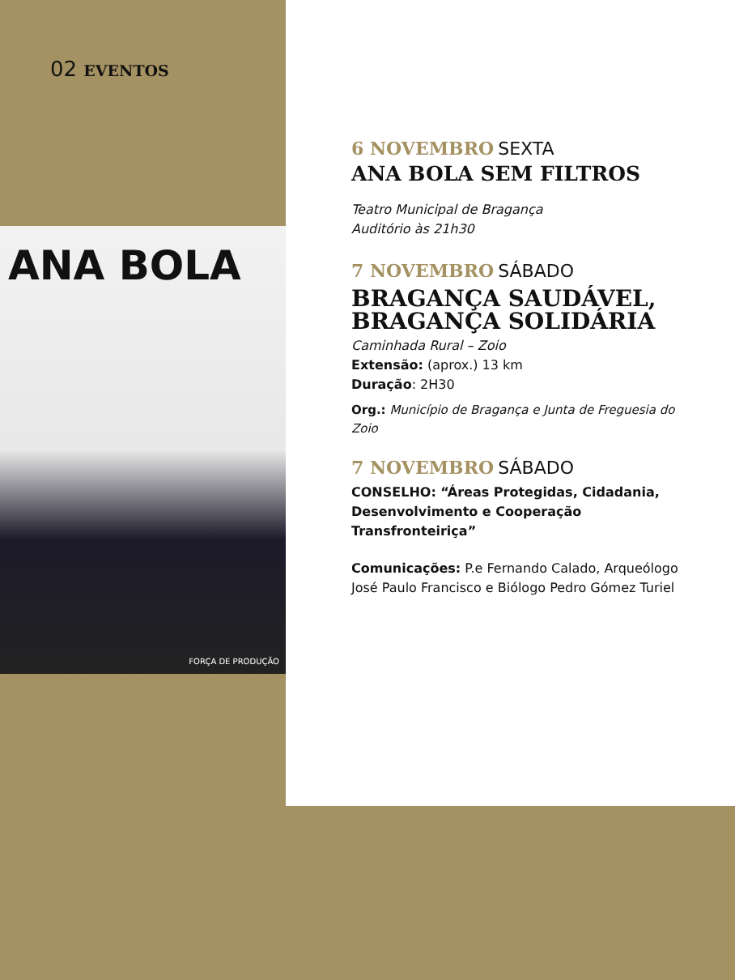02 EVENTOS
ANA BOLA
FORÇA DE PRODUÇÃO
6 NOVEMBRO SEXTA
ANA BOLA SEM FILTROS
Teatro Municipal de Bragança
Auditório às 21h30
7 NOVEMBRO SÁBADO
BRAGANÇA SAUDÁVEL, BRAGANÇA SOLIDÁRIA
Caminhada Rural – Zoio
Extensão: (aprox.) 13 km
Duração: 2H30
Org.: Município de Bragança e Junta de Freguesia do Zoio
7 NOVEMBRO SÁBADO
CONSELHO: “Áreas Protegidas, Cidadania, Desenvolvimento e Cooperação Transfronteiriça”
Comunicações: P.e Fernando Calado, Arqueólogo José Paulo Francisco e Biólogo Pedro Gómez Turiel